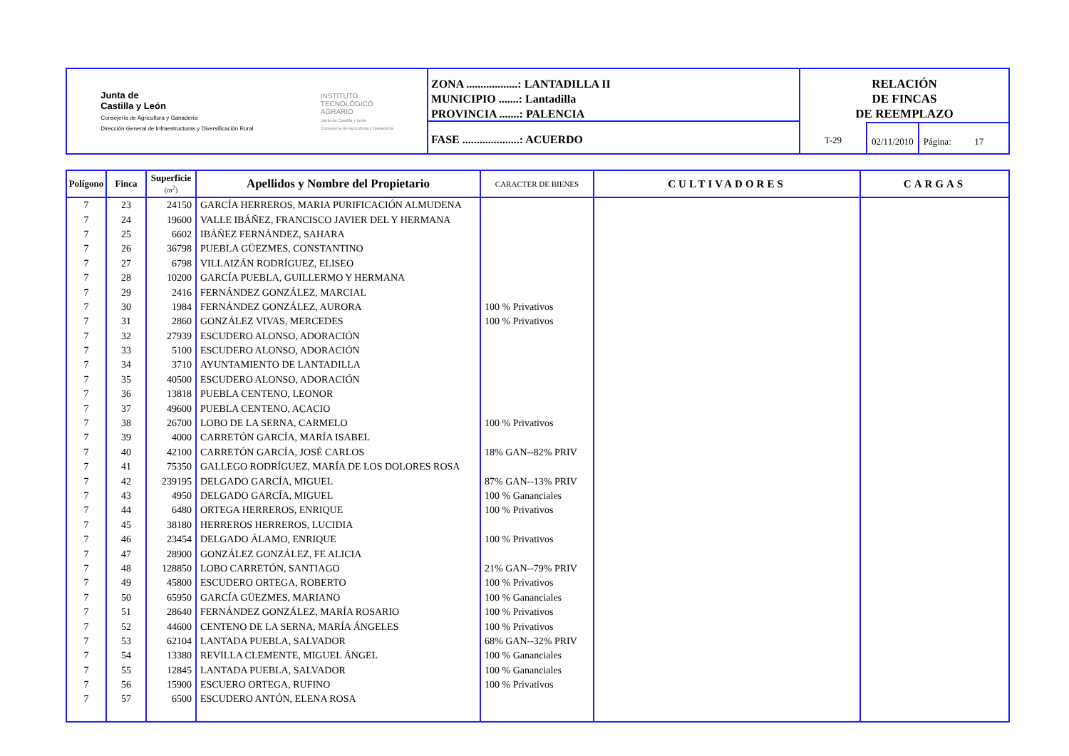Junta de
Castilla y León
Consejería de Agricultura y Ganadería
Dirección General de Infraestructuras y Diversificación Rural
INSTITUTO
TECNOLÓGICO
AGRARIO
Junta de Castilla y León
Consejería de Agricultura y Ganadería
ZONA ..................: LANTADILLA II
MUNICIPIO .......: Lantadilla
PROVINCIA .......: PALENCIA
FASE ....................: ACUERDO
RELACIÓN
DE FINCAS
DE REEMPLAZO
T-29 02/11/2010 Página: 17
| Polígono | Finca | Superficie (m<sup>2</sup>) | Apellidos y Nombre del Propietario | CARACTER DE BIENES | CULTIVADORES | CARGAS |
| --- | --- | --- | --- | --- | --- | --- |
| 7 | 23 | 24150 | GARCÍA HERREROS, MARIA PURIFICACIÓN ALMUDENA | | | |
| 7 | 24 | 19600 | VALLE IBÁÑEZ, FRANCISCO JAVIER DEL Y HERMANA | | | |
| 7 | 25 | 6602 | IBÁÑEZ FERNÁNDEZ, SAHARA | | | |
| 7 | 26 | 36798 | PUEBLA GÜEZMES, CONSTANTINO | | | |
| 7 | 27 | 6798 | VILLAIZÁN RODRÍGUEZ, ELISEO | | | |
| 7 | 28 | 10200 | GARCÍA PUEBLA, GUILLERMO Y HERMANA | | | |
| 7 | 29 | 2416 | FERNÁNDEZ GONZÁLEZ, MARCIAL | | | |
| 7 | 30 | 1984 | FERNÁNDEZ GONZÁLEZ, AURORA | 100 % Privativos | | |
| 7 | 31 | 2860 | GONZÁLEZ VIVAS, MERCEDES | 100 % Privativos | | |
| 7 | 32 | 27939 | ESCUDERO ALONSO, ADORACIÓN | | | |
| 7 | 33 | 5100 | ESCUDERO ALONSO, ADORACIÓN | | | |
| 7 | 34 | 3710 | AYUNTAMIENTO DE LANTADILLA | | | |
| 7 | 35 | 40500 | ESCUDERO ALONSO, ADORACIÓN | | | |
| 7 | 36 | 13818 | PUEBLA CENTENO, LEONOR | | | |
| 7 | 37 | 49600 | PUEBLA CENTENO, ACACIO | | | |
| 7 | 38 | 26700 | LOBO DE LA SERNA, CARMELO | 100 % Privativos | | |
| 7 | 39 | 4000 | CARRETÓN GARCÍA, MARÍA ISABEL | | | |
| 7 | 40 | 42100 | CARRETÓN GARCÍA, JOSÉ CARLOS | 18% GAN--82% PRIV | | |
| 7 | 41 | 75350 | GALLEGO RODRÍGUEZ, MARÍA DE LOS DOLORES ROSA | | | |
| 7 | 42 | 239195 | DELGADO GARCÍA, MIGUEL | 87% GAN--13% PRIV | | |
| 7 | 43 | 4950 | DELGADO GARCÍA, MIGUEL | 100 % Gananciales | | |
| 7 | 44 | 6480 | ORTEGA HERREROS, ENRIQUE | 100 % Privativos | | |
| 7 | 45 | 38180 | HERREROS HERREROS, LUCIDIA | | | |
| 7 | 46 | 23454 | DELGADO ÁLAMO, ENRIQUE | 100 % Privativos | | |
| 7 | 47 | 28900 | GONZÁLEZ GONZÁLEZ, FE ALICIA | | | |
| 7 | 48 | 128850 | LOBO CARRETÓN, SANTIAGO | 21% GAN--79% PRIV | | |
| 7 | 49 | 45800 | ESCUDERO ORTEGA, ROBERTO | 100 % Privativos | | |
| 7 | 50 | 65950 | GARCÍA GÜEZMES, MARIANO | 100 % Gananciales | | |
| 7 | 51 | 28640 | FERNÁNDEZ GONZÁLEZ, MARÍA ROSARIO | 100 % Privativos | | |
| 7 | 52 | 44600 | CENTENO DE LA SERNA, MARÍA ÁNGELES | 100 % Privativos | | |
| 7 | 53 | 62104 | LANTADA PUEBLA, SALVADOR | 68% GAN--32% PRIV | | |
| 7 | 54 | 13380 | REVILLA CLEMENTE, MIGUEL ÁNGEL | 100 % Gananciales | | |
| 7 | 55 | 12845 | LANTADA PUEBLA, SALVADOR | 100 % Gananciales | | |
| 7 | 56 | 15900 | ESCUERO ORTEGA, RUFINO | 100 % Privativos | | |
| 7 | 57 | 6500 | ESCUDERO ANTÓN, ELENA ROSA | | | |